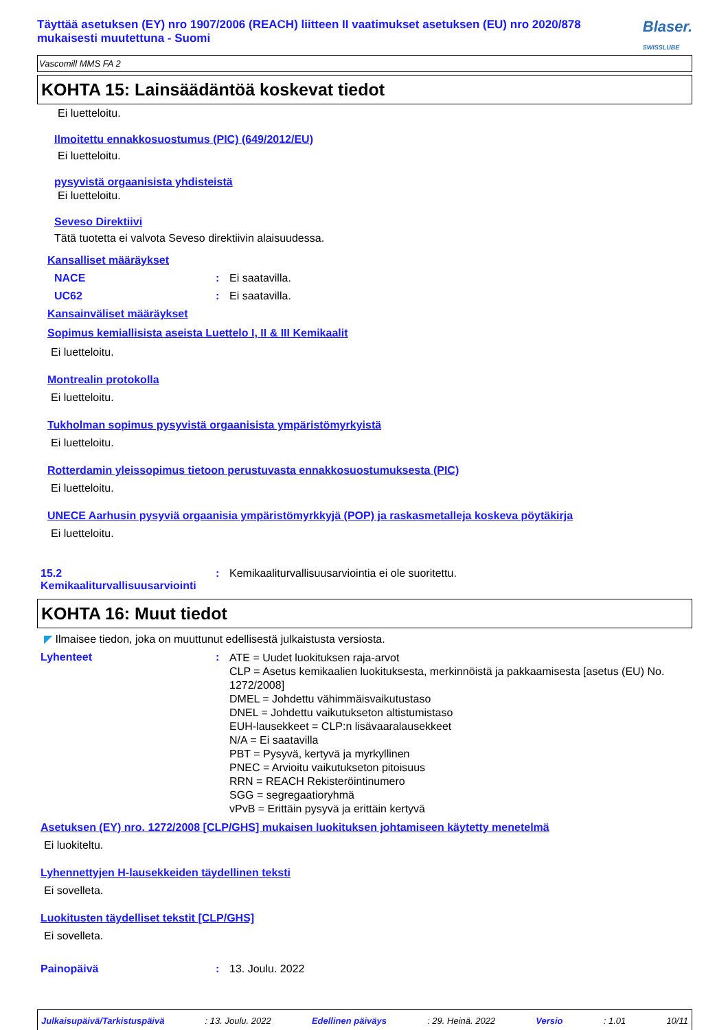Täyttää asetuksen (EY) nro 1907/2006 (REACH) liitteen II vaatimukset asetuksen (EU) nro 2020/878
mukaisesti muutettuna - Suomi
Blaser.
SWISSLUBE
Vascomill MMS FA 2
KOHTA 15: Lainsäädäntöä koskevat tiedot
Ei luetteloitu.
Ilmoitettu ennakkosuostumus (PIC) (649/2012/EU)
Ei luetteloitu.
pysyvistä orgaanisista yhdisteistä
Ei luetteloitu.
Seveso Direktiivi
Tätä tuotetta ei valvota Seveso direktiivin alaisuudessa.
Kansalliset määräykset
NACE: Ei saatavilla.
UC62: Ei saatavilla.
Kansainväliset määräykset
Sopimus kemiallisista aseista Luettelo I, II & III Kemikaalit
Ei luetteloitu.
Montrealin protokolla
Ei luetteloitu.
Tukholman sopimus pysyvistä orgaanisista ympäristömyrkyistä
Ei luetteloitu.
Rotterdamin yleissopimus tietoon perustuvasta ennakkosuostumuksesta (PIC)
Ei luetteloitu.
UNECE Aarhusin pysyviä orgaanisia ympäristömyrkkyjä (POP) ja raskasmetalleja koskeva pöytäkirja
Ei luetteloitu.
15.2 Kemikaaliturvallisuusarviointi: Kemikaaliturvallisuusarviointia ei ole suoritettu.
KOHTA 16: Muut tiedot
◤ Ilmaisee tiedon, joka on muuttunut edellisestä julkaistusta versiosta.
Lyhenteet: ATE = Uudet luokituksen raja-arvot
CLP = Asetus kemikaalien luokituksesta, merkinnöistä ja pakkaamisesta [asetus (EU) No. 1272/2008]
DMEL = Johdettu vähimmäisvaikutustaso
DNEL = Johdettu vaikutukseton altistumistaso
EUH-lausekkeet = CLP:n lisävaaralausekkeet
N/A = Ei saatavilla
PBT = Pysyvä, kertyvä ja myrkyllinen
PNEC = Arvioitu vaikutukseton pitoisuus
RRN = REACH Rekisteröintinumero
SGG = segregaatioryhmä
vPvB = Erittäin pysyvä ja erittäin kertyvä
Asetuksen (EY) nro. 1272/2008 [CLP/GHS] mukaisen luokituksen johtamiseen käytetty menetelmä
Ei luokiteltu.
Lyhennettyjen H-lausekkeiden täydellinen teksti
Ei sovelleta.
Luokitusten täydelliset tekstit [CLP/GHS]
Ei sovelleta.
Painopäivä: 13. Joulu. 2022
Julkaisupäivä/Tarkistuspäivä: 13. Joulu. 2022 Edellinen päiväys: 29. Heinä. 2022 Versio: 1.01 10/11